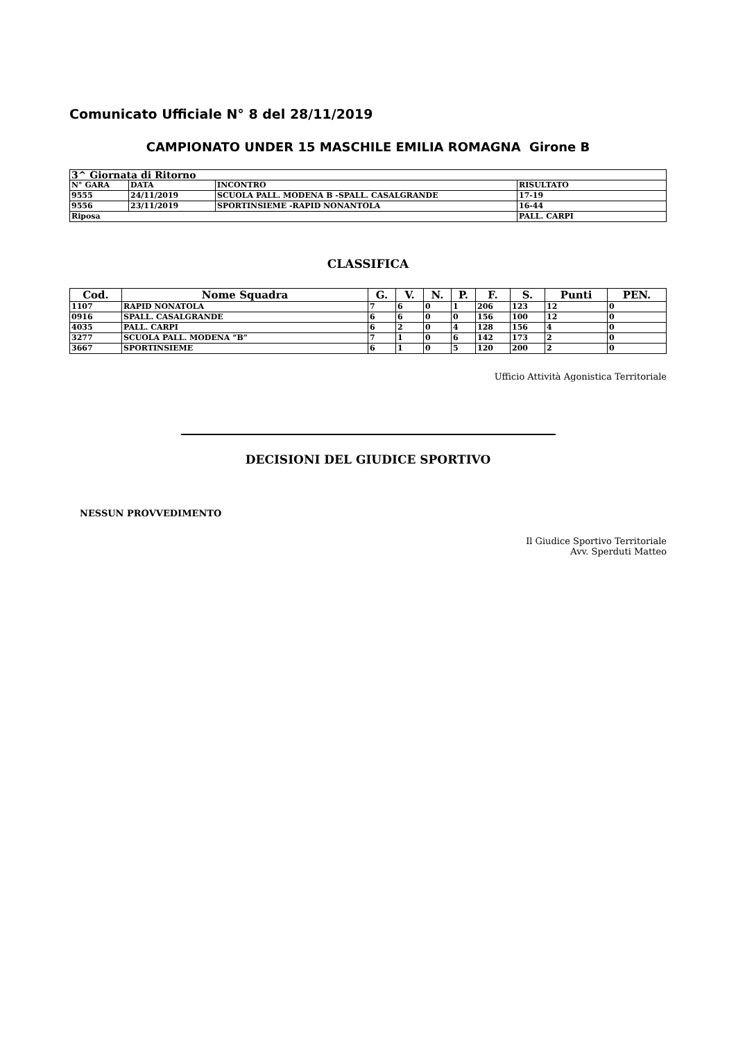Comunicato Ufficiale N° 8 del 28/11/2019
CAMPIONATO UNDER 15 MASCHILE EMILIA ROMAGNA Girone B
| 3^ Giornata di Ritorno | | | |
| N° GARA | DATA | INCONTRO | RISULTATO |
| 9555 | 24/11/2019 | SCUOLA PALL. MODENA B -SPALL. CASALGRANDE | 17-19 |
| 9556 | 23/11/2019 | SPORTINSIEME -RAPID NONANTOLA | 16-44 |
| Riposa | | | PALL. CARPI |
CLASSIFICA
| Cod. | Nome Squadra | G. | V. | N. | P. | F. | S. | Punti | PEN. |
| --- | --- | --- | --- | --- | --- | --- | --- | --- | --- |
| 1107 | RAPID NONATOLA | 7 | 6 | 0 | 1 | 206 | 123 | 12 | 0 |
| 0916 | SPALL. CASALGRANDE | 6 | 6 | 0 | 0 | 156 | 100 | 12 | 0 |
| 4035 | PALL. CARPI | 6 | 2 | 0 | 4 | 128 | 156 | 4 | 0 |
| 3277 | SCUOLA PALL. MODENA “B” | 7 | 1 | 0 | 6 | 142 | 173 | 2 | 0 |
| 3667 | SPORTINSIEME | 6 | 1 | 0 | 5 | 120 | 200 | 2 | 0 |
Ufficio Attività Agonistica Territoriale
DECISIONI DEL GIUDICE SPORTIVO
NESSUN PROVVEDIMENTO
Il Giudice Sportivo Territoriale
Avv. Sperduti Matteo